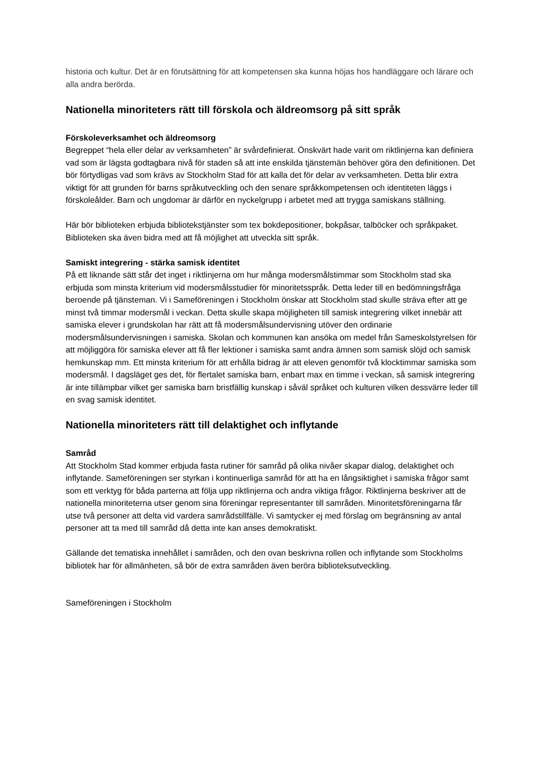historia och kultur. Det är en förutsättning för att kompetensen ska kunna höjas hos handläggare och lärare och alla andra berörda.
Nationella minoriteters rätt till förskola och äldreomsorg på sitt språk
Förskoleverksamhet och äldreomsorg
Begreppet “hela eller delar av verksamheten” är svårdefinierat. Önskvärt hade varit om riktlinjerna kan definiera vad som är lägsta godtagbara nivå för staden så att inte enskilda tjänstemän behöver göra den definitionen. Det bör förtydligas vad som krävs av Stockholm Stad för att kalla det för delar av verksamheten. Detta blir extra viktigt för att grunden för barns språkutveckling och den senare språkkompetensen och identiteten läggs i förskoleålder. Barn och ungdomar är därför en nyckelgrupp i arbetet med att trygga samiskans ställning.
Här bör biblioteken erbjuda bibliotekstjänster som tex bokdepositioner, bokpåsar, talböcker och språkpaket. Biblioteken ska även bidra med att få möjlighet att utveckla sitt språk.
Samiskt integrering - stärka samisk identitet
På ett liknande sätt står det inget i riktlinjerna om hur många modersmålstimmar som Stockholm stad ska erbjuda som minsta kriterium vid modersmålsstudier för minoritetsspråk. Detta leder till en bedömningsfråga beroende på tjänsteman. Vi i Sameföreningen i Stockholm önskar att Stockholm stad skulle sträva efter att ge minst två timmar modersmål i veckan. Detta skulle skapa möjligheten till samisk integrering vilket innebär att samiska elever i grundskolan har rätt att få modersmålsundervisning utöver den ordinarie modersmålsundervisningen i samiska. Skolan och kommunen kan ansöka om medel från Sameskolstyrelsen för att möjliggöra för samiska elever att få fler lektioner i samiska samt andra ämnen som samisk slöjd och samisk hemkunskap mm. Ett minsta kriterium för att erhålla bidrag är att eleven genomför två klocktimmar samiska som modersmål. I dagsläget ges det, för flertalet samiska barn, enbart max en timme i veckan, så samisk integrering är inte tillämpbar vilket ger samiska barn bristfällig kunskap i såväl språket och kulturen vilken dessvärre leder till en svag samisk identitet.
Nationella minoriteters rätt till delaktighet och inflytande
Samråd
Att Stockholm Stad kommer erbjuda fasta rutiner för samråd på olika nivåer skapar dialog, delaktighet och inflytande. Sameföreningen ser styrkan i kontinuerliga samråd för att ha en långsiktighet i samiska frågor samt som ett verktyg för båda parterna att följa upp riktlinjerna och andra viktiga frågor. Riktlinjerna beskriver att de nationella minoriteterna utser genom sina föreningar representanter till samråden. Minoritetsföreningarna får utse två personer att delta vid vardera samrådstillfälle. Vi samtycker ej med förslag om begränsning av antal personer att ta med till samråd då detta inte kan anses demokratiskt.
Gällande det tematiska innehållet i samråden, och den ovan beskrivna rollen och inflytande som Stockholms bibliotek har för allmänheten, så bör de extra samråden även beröra biblioteksutveckling.
Sameföreningen i Stockholm